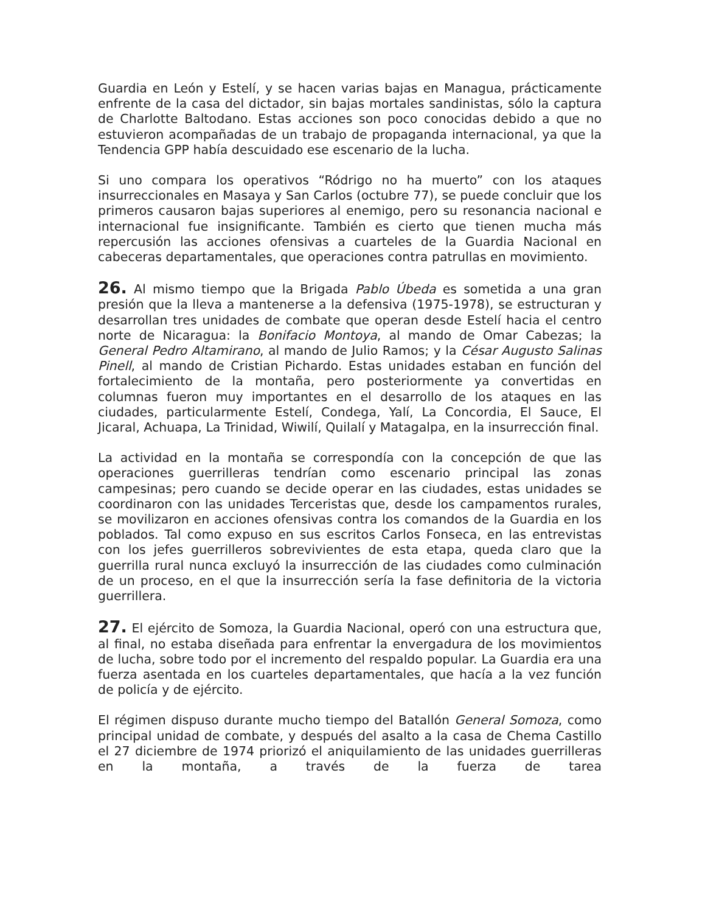Guardia en León y Estelí, y se hacen varias bajas en Managua, prácticamente enfrente de la casa del dictador, sin bajas mortales sandinistas, sólo la captura de Charlotte Baltodano. Estas acciones son poco conocidas debido a que no estuvieron acompañadas de un trabajo de propaganda internacional, ya que la Tendencia GPP había descuidado ese escenario de la lucha.
Si uno compara los operativos “Ródrigo no ha muerto” con los ataques insurreccionales en Masaya y San Carlos (octubre 77), se puede concluir que los primeros causaron bajas superiores al enemigo, pero su resonancia nacional e internacional fue insignificante. También es cierto que tienen mucha más repercusión las acciones ofensivas a cuarteles de la Guardia Nacional en cabeceras departamentales, que operaciones contra patrullas en movimiento.
26. Al mismo tiempo que la Brigada Pablo Úbeda es sometida a una gran presión que la lleva a mantenerse a la defensiva (1975-1978), se estructuran y desarrollan tres unidades de combate que operan desde Estelí hacia el centro norte de Nicaragua: la Bonifacio Montoya, al mando de Omar Cabezas; la General Pedro Altamirano, al mando de Julio Ramos; y la César Augusto Salinas Pinell, al mando de Cristian Pichardo. Estas unidades estaban en función del fortalecimiento de la montaña, pero posteriormente ya convertidas en columnas fueron muy importantes en el desarrollo de los ataques en las ciudades, particularmente Estelí, Condega, Yalí, La Concordia, El Sauce, El Jicaral, Achuapa, La Trinidad, Wiwilí, Quilalí y Matagalpa, en la insurrección final.
La actividad en la montaña se correspondía con la concepción de que las operaciones guerrilleras tendrían como escenario principal las zonas campesinas; pero cuando se decide operar en las ciudades, estas unidades se coordinaron con las unidades Terceristas que, desde los campamentos rurales, se movilizaron en acciones ofensivas contra los comandos de la Guardia en los poblados. Tal como expuso en sus escritos Carlos Fonseca, en las entrevistas con los jefes guerrilleros sobrevivientes de esta etapa, queda claro que la guerrilla rural nunca excluyó la insurrección de las ciudades como culminación de un proceso, en el que la insurrección sería la fase definitoria de la victoria guerrillera.
27. El ejército de Somoza, la Guardia Nacional, operó con una estructura que, al final, no estaba diseñada para enfrentar la envergadura de los movimientos de lucha, sobre todo por el incremento del respaldo popular. La Guardia era una fuerza asentada en los cuarteles departamentales, que hacía a la vez función de policía y de ejército.
El régimen dispuso durante mucho tiempo del Batallón General Somoza, como principal unidad de combate, y después del asalto a la casa de Chema Castillo el 27 diciembre de 1974 priorizó el aniquilamiento de las unidades guerrilleras en la montaña, a través de la fuerza de tarea